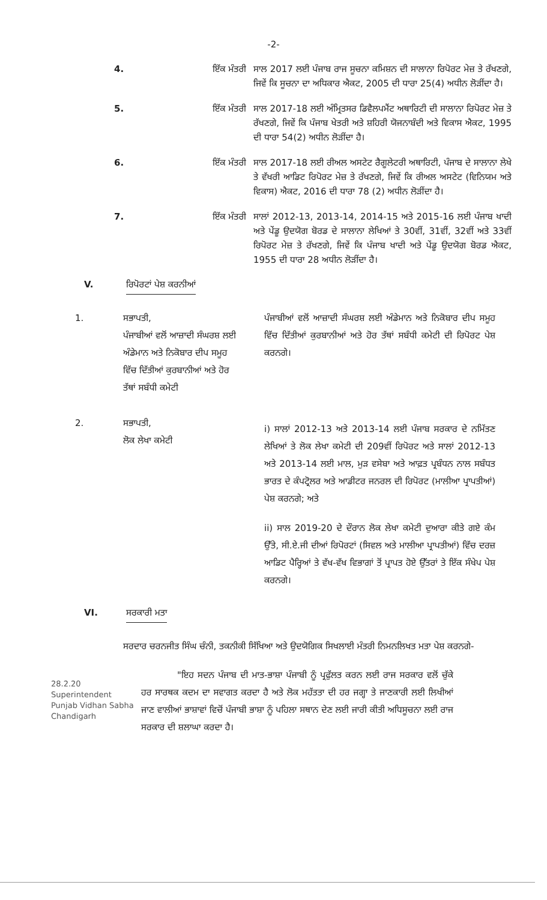-2-
4. ਇੱਕ ਮੰਤਰੀ ਸਾਲ 2017 ਲਈ ਪੰਜਾਬ ਰਾਜ ਸੂਚਨਾ ਕਮਿਸ਼ਨ ਦੀ ਸਾਲਾਨਾ ਰਿਪੋਰਟ ਮੇਜ਼ ਤੇ ਰੱਖਣਗੇ, ਜਿਵੇਂ ਕਿ ਸੂਚਨਾ ਦਾ ਅਧਿਕਾਰ ਐਕਟ, 2005 ਦੀ ਧਾਰਾ 25(4) ਅਧੀਨ ਲੋੜੀਂਦਾ ਹੈ।
5. ਇੱਕ ਮੰਤਰੀ ਸਾਲ 2017-18 ਲਈ ਅੰਮ੍ਰਿਤਸਰ ਡਿਵੈਲਪਮੈਂਟ ਅਥਾਰਿਟੀ ਦੀ ਸਾਲਾਨਾ ਰਿਪੋਰਟ ਮੇਜ਼ ਤੇ ਰੱਖਣਗੇ, ਜਿਵੇਂ ਕਿ ਪੰਜਾਬ ਖੇਤਰੀ ਅਤੇ ਸ਼ਹਿਰੀ ਯੋਜਨਾਬੰਦੀ ਅਤੇ ਵਿਕਾਸ ਐਕਟ, 1995 ਦੀ ਧਾਰਾ 54(2) ਅਧੀਨ ਲੋੜੀਂਦਾ ਹੈ।
6. ਇੱਕ ਮੰਤਰੀ ਸਾਲ 2017-18 ਲਈ ਰੀਅਲ ਅਸਟੇਟ ਰੈਗੂਲੇਟਰੀ ਅਥਾਰਿਟੀ, ਪੰਜਾਬ ਦੇ ਸਾਲਾਨਾ ਲੇਖੇ ਤੇ ਵੱਖਰੀ ਆਡਿਟ ਰਿਪੋਰਟ ਮੇਜ਼ ਤੇ ਰੱਖਣਗੇ, ਜਿਵੇਂ ਕਿ ਰੀਅਲ ਅਸਟੇਟ (ਵਿਨਿਯਮ ਅਤੇ ਵਿਕਾਸ) ਐਕਟ, 2016 ਦੀ ਧਾਰਾ 78 (2) ਅਧੀਨ ਲੋੜੀਂਦਾ ਹੈ।
7. ਇੱਕ ਮੰਤਰੀ ਸਾਲਾਂ 2012-13, 2013-14, 2014-15 ਅਤੇ 2015-16 ਲਈ ਪੰਜਾਬ ਖਾਦੀ ਅਤੇ ਪੇਂਡੂ ਉਦਯੋਗ ਬੋਰਡ ਦੇ ਸਾਲਾਨਾ ਲੇਖਿਆਂ ਤੇ 30ਵੀਂ, 31ਵੀਂ, 32ਵੀਂ ਅਤੇ 33ਵੀਂ ਰਿਪੋਰਟ ਮੇਜ਼ ਤੇ ਰੱਖਣਗੇ, ਜਿਵੇਂ ਕਿ ਪੰਜਾਬ ਖਾਦੀ ਅਤੇ ਪੇਂਡੂ ਉਦਯੋਗ ਬੋਰਡ ਐਕਟ, 1955 ਦੀ ਧਾਰਾ 28 ਅਧੀਨ ਲੋੜੀਂਦਾ ਹੈ।
V. ਰਿਪੋਰਟਾਂ ਪੇਸ਼ ਕਰਨੀਆਂ
1. ਸਭਾਪਤੀ,
ਪੰਜਾਬੀਆਂ ਵਲੋਂ ਆਜ਼ਾਦੀ ਸੰਘਰਸ਼ ਲਈ ਅੰਡੇਮਾਨ ਅਤੇ ਨਿਕੋਬਾਰ ਦੀਪ ਸਮੂਹ ਵਿੱਚ ਦਿੱਤੀਆਂ ਕੁਰਬਾਨੀਆਂ ਅਤੇ ਹੋਰ ਤੱਥਾਂ ਸਬੰਧੀ ਕਮੇਟੀ
ਪੰਜਾਬੀਆਂ ਵਲੋਂ ਆਜ਼ਾਦੀ ਸੰਘਰਸ਼ ਲਈ ਅੰਡੇਮਾਨ ਅਤੇ ਨਿਕੋਬਾਰ ਦੀਪ ਸਮੂਹ ਵਿੱਚ ਦਿੱਤੀਆਂ ਕੁਰਬਾਨੀਆਂ ਅਤੇ ਹੋਰ ਤੱਥਾਂ ਸਬੰਧੀ ਕਮੇਟੀ ਦੀ ਰਿਪੋਰਟ ਪੇਸ਼ ਕਰਨਗੇ।
2. ਸਭਾਪਤੀ,
ਲੋਕ ਲੇਖਾ ਕਮੇਟੀ
i) ਸਾਲਾਂ 2012-13 ਅਤੇ 2013-14 ਲਈ ਪੰਜਾਬ ਸਰਕਾਰ ਦੇ ਨਮਿੱਤਣ ਲੇਖਿਆਂ ਤੇ ਲੋਕ ਲੇਖਾ ਕਮੇਟੀ ਦੀ 209ਵੀਂ ਰਿਪੋਰਟ ਅਤੇ ਸਾਲਾਂ 2012-13 ਅਤੇ 2013-14 ਲਈ ਮਾਲ, ਮੁੜ ਵਸੇਬਾ ਅਤੇ ਆਫ਼ਤ ਪ੍ਰਬੰਧਨ ਨਾਲ ਸਬੰਧਤ ਭਾਰਤ ਦੇ ਕੰਪਟ੍ਰੋਲਰ ਅਤੇ ਆਡੀਟਰ ਜਨਰਲ ਦੀ ਰਿਪੋਰਟ (ਮਾਲੀਆ ਪ੍ਰਾਪਤੀਆਂ) ਪੇਸ਼ ਕਰਨਗੇ; ਅਤੇ
ii) ਸਾਲ 2019-20 ਦੇ ਦੌਰਾਨ ਲੋਕ ਲੇਖਾ ਕਮੇਟੀ ਦੁਆਰਾ ਕੀਤੇ ਗਏ ਕੰਮ ਉੱਤੇ, ਸੀ.ਏ.ਜੀ ਦੀਆਂ ਰਿਪੋਰਟਾਂ (ਸਿਵਲ ਅਤੇ ਮਾਲੀਆ ਪ੍ਰਾਪਤੀਆਂ) ਵਿੱਚ ਦਰਜ਼ ਆਡਿਟ ਪੈਰ੍ਹਿਆਂ ਤੇ ਵੱਖ-ਵੱਖ ਵਿਭਾਗਾਂ ਤੋਂ ਪ੍ਰਾਪਤ ਹੋਏ ਉੱਤਰਾਂ ਤੇ ਇੱਕ ਸੰਖੇਪ ਪੇਸ਼ ਕਰਨਗੇ।
VI. ਸਰਕਾਰੀ ਮਤਾ
ਸਰਦਾਰ ਚਰਨਜੀਤ ਸਿੰਘ ਚੰਨੀ, ਤਕਨੀਕੀ ਸਿੱਖਿਆ ਅਤੇ ਉਦਯੋਗਿਕ ਸਿਖਲਾਈ ਮੰਤਰੀ ਨਿਮਨਲਿਖਤ ਮਤਾ ਪੇਸ਼ ਕਰਨਗੇ-
28.2.20
Superintendent
Punjab Vidhan Sabha
Chandigarh
"ਇਹ ਸਦਨ ਪੰਜਾਬ ਦੀ ਮਾਤ-ਭਾਸ਼ਾ ਪੰਜਾਬੀ ਨੂੰ ਪ੍ਰਫੁੱਲਤ ਕਰਨ ਲਈ ਰਾਜ ਸਰਕਾਰ ਵਲੋਂ ਚੁੱਕੇ ਹਰ ਸਾਰਥਕ ਕਦਮ ਦਾ ਸਵਾਗਤ ਕਰਦਾ ਹੈ ਅਤੇ ਲੋਕ ਮਹੱਤਤਾ ਦੀ ਹਰ ਜਗ੍ਹਾ ਤੇ ਜਾਣਕਾਰੀ ਲਈ ਲਿਖੀਆਂ ਜਾਣ ਵਾਲੀਆਂ ਭਾਸ਼ਾਵਾਂ ਵਿਚੋਂ ਪੰਜਾਬੀ ਭਾਸ਼ਾ ਨੂੰ ਪਹਿਲਾ ਸਥਾਨ ਦੇਣ ਲਈ ਜਾਰੀ ਕੀਤੀ ਅਧਿਸੂਚਨਾ ਲਈ ਰਾਜ ਸਰਕਾਰ ਦੀ ਸ਼ਲਾਘਾ ਕਰਦਾ ਹੈ।